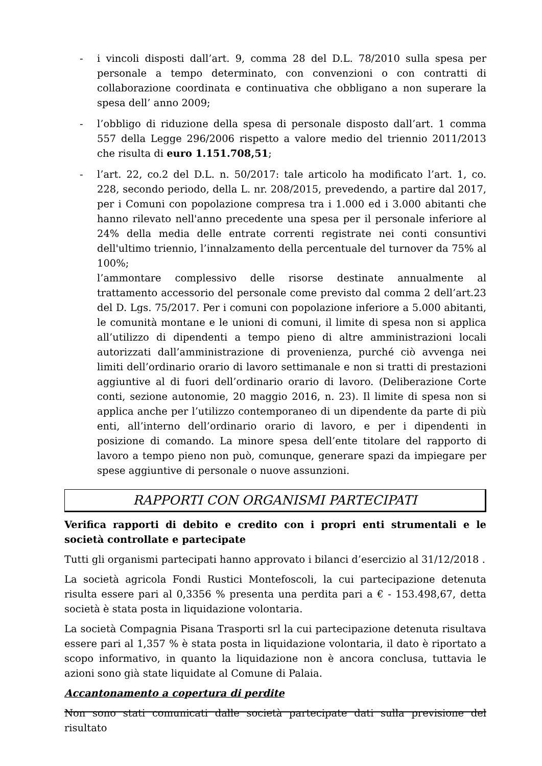- i vincoli disposti dall’art. 9, comma 28 del D.L. 78/2010 sulla spesa per personale a tempo determinato, con convenzioni o con contratti di collaborazione coordinata e continuativa che obbligano a non superare la spesa dell’ anno 2009;
- l’obbligo di riduzione della spesa di personale disposto dall’art. 1 comma 557 della Legge 296/2006 rispetto a valore medio del triennio 2011/2013 che risulta di euro 1.151.708,51;
- l’art. 22, co.2 del D.L. n. 50/2017: tale articolo ha modificato l’art. 1, co. 228, secondo periodo, della L. nr. 208/2015, prevedendo, a partire dal 2017, per i Comuni con popolazione compresa tra i 1.000 ed i 3.000 abitanti che hanno rilevato nell'anno precedente una spesa per il personale inferiore al 24% della media delle entrate correnti registrate nei conti consuntivi dell'ultimo triennio, l’innalzamento della percentuale del turnover da 75% al 100%;
l’ammontare complessivo delle risorse destinate annualmente al trattamento accessorio del personale come previsto dal comma 2 dell’art.23 del D. Lgs. 75/2017. Per i comuni con popolazione inferiore a 5.000 abitanti, le comunità montane e le unioni di comuni, il limite di spesa non si applica all’utilizzo di dipendenti a tempo pieno di altre amministrazioni locali autorizzati dall’amministrazione di provenienza, purché ciò avvenga nei limiti dell’ordinario orario di lavoro settimanale e non si tratti di prestazioni aggiuntive al di fuori dell’ordinario orario di lavoro. (Deliberazione Corte conti, sezione autonomie, 20 maggio 2016, n. 23). Il limite di spesa non si applica anche per l’utilizzo contemporaneo di un dipendente da parte di più enti, all’interno dell’ordinario orario di lavoro, e per i dipendenti in posizione di comando. La minore spesa dell’ente titolare del rapporto di lavoro a tempo pieno non può, comunque, generare spazi da impiegare per spese aggiuntive di personale o nuove assunzioni.
RAPPORTI CON ORGANISMI PARTECIPATI
Verifica rapporti di debito e credito con i propri enti strumentali e le società controllate e partecipate
Tutti gli organismi partecipati hanno approvato i bilanci d’esercizio al 31/12/2018 .
La società agricola Fondi Rustici Montefoscoli, la cui partecipazione detenuta risulta essere pari al 0,3356 % presenta una perdita pari a € - 153.498,67, detta società è stata posta in liquidazione volontaria.
La società Compagnia Pisana Trasporti srl la cui partecipazione detenuta risultava essere pari al 1,357 % è stata posta in liquidazione volontaria, il dato è riportato a scopo informativo, in quanto la liquidazione non è ancora conclusa, tuttavia le azioni sono già state liquidate al Comune di Palaia.
Accantonamento a copertura di perdite
Non sono stati comunicati dalle società partecipate dati sulla previsione del risultato